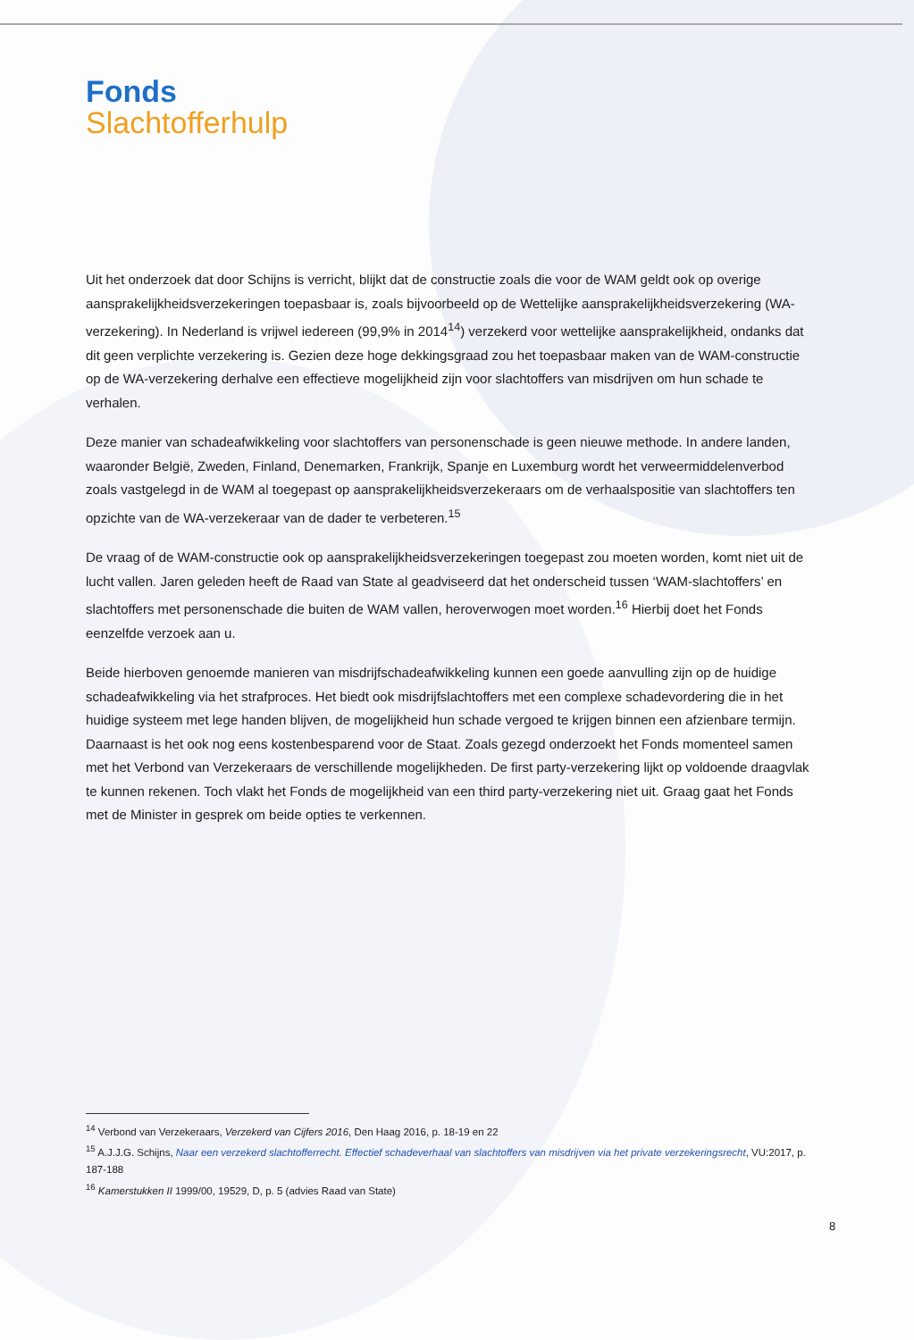Fonds
Slachtofferhulp
Uit het onderzoek dat door Schijns is verricht, blijkt dat de constructie zoals die voor de WAM geldt ook op overige aansprakelijkheidsverzekeringen toepasbaar is, zoals bijvoorbeeld op de Wettelijke aansprakelijkheidsverzekering (WA-verzekering). In Nederland is vrijwel iedereen (99,9% in 2014<sup>14</sup>) verzekerd voor wettelijke aansprakelijkheid, ondanks dat dit geen verplichte verzekering is. Gezien deze hoge dekkingsgraad zou het toepasbaar maken van de WAM-constructie op de WA-verzekering derhalve een effectieve mogelijkheid zijn voor slachtoffers van misdrijven om hun schade te verhalen.
Deze manier van schadeafwikkeling voor slachtoffers van personenschade is geen nieuwe methode. In andere landen, waaronder België, Zweden, Finland, Denemarken, Frankrijk, Spanje en Luxemburg wordt het verweermiddelenverbod zoals vastgelegd in de WAM al toegepast op aansprakelijkheidsverzekeraars om de verhaalspositie van slachtoffers ten opzichte van de WA-verzekeraar van de dader te verbeteren.<sup>15</sup>
De vraag of de WAM-constructie ook op aansprakelijkheidsverzekeringen toegepast zou moeten worden, komt niet uit de lucht vallen. Jaren geleden heeft de Raad van State al geadviseerd dat het onderscheid tussen ‘WAM-slachtoffers’ en slachtoffers met personenschade die buiten de WAM vallen, heroverwogen moet worden.<sup>16</sup> Hierbij doet het Fonds eenzelfde verzoek aan u.
Beide hierboven genoemde manieren van misdrijfschadeafwikkeling kunnen een goede aanvulling zijn op de huidige schadeafwikkeling via het strafproces. Het biedt ook misdrijfslachtoffers met een complexe schadevordering die in het huidige systeem met lege handen blijven, de mogelijkheid hun schade vergoed te krijgen binnen een afzienbare termijn. Daarnaast is het ook nog eens kostenbesparend voor de Staat. Zoals gezegd onderzoekt het Fonds momenteel samen met het Verbond van Verzekeraars de verschillende mogelijkheden. De first party-verzekering lijkt op voldoende draagvlak te kunnen rekenen. Toch vlakt het Fonds de mogelijkheid van een third party-verzekering niet uit. Graag gaat het Fonds met de Minister in gesprek om beide opties te verkennen.
<sup>14</sup> Verbond van Verzekeraars, Verzekerd van Cijfers 2016, Den Haag 2016, p. 18-19 en 22
<sup>15</sup> A.J.J.G. Schijns, Naar een verzekerd slachtofferrecht. Effectief schadeverhaal van slachtoffers van misdrijven via het private verzekeringsrecht, VU:2017, p. 187-188
<sup>16</sup> Kamerstukken II 1999/00, 19529, D, p. 5 (advies Raad van State)
8